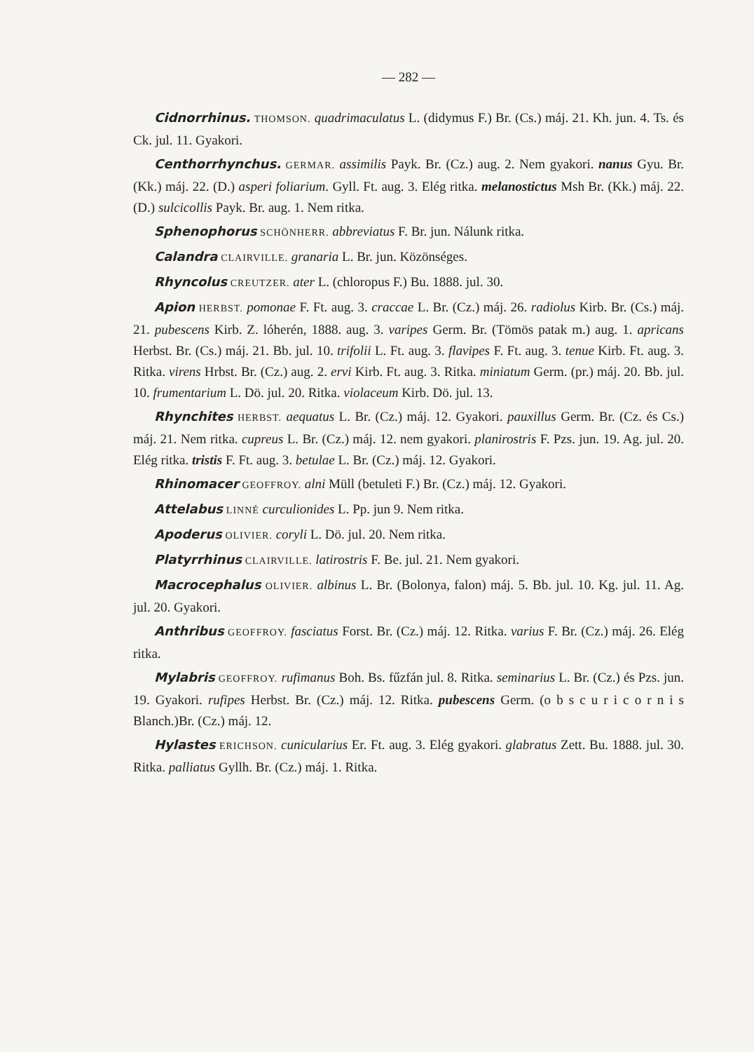— 282 —
Cidnorrhinus. THOMSON. quadrimaculatus L. (didymus F.) Br. (Cs.) máj. 21. Kh. jun. 4. Ts. és Ck. jul. 11. Gyakori.
Centhorrhynchus. GERMAR. assimilis Payk. Br. (Cz.) aug. 2. Nem gyakori. nanus Gyu. Br. (Kk.) máj. 22. (D.) asperi foliarium. Gyll. Ft. aug. 3. Elég ritka. melanostictus Msh Br. (Kk.) máj. 22. (D.) sulcicollis Payk. Br. aug. 1. Nem ritka.
Sphenophorus SCHÖNHERR. abbreviatus F. Br. jun. Nálunk ritka.
Calandra CLAIRVILLE. granaria L. Br. jun. Közönséges.
Rhyncolus CREUTZER. ater L. (chloropus F.) Bu. 1888. jul. 30.
Apion HERBST. pomonae F. Ft. aug. 3. craccae L. Br. (Cz.) máj. 26. radiolus Kirb. Br. (Cs.) máj. 21. pubescens Kirb. Z. lóherén, 1888. aug. 3. varipes Germ. Br. (Tömös patak m.) aug. 1. apricans Herbst. Br. (Cs.) máj. 21. Bb. jul. 10. trifolii L. Ft. aug. 3. flavipes F. Ft. aug. 3. tenue Kirb. Ft. aug. 3. Ritka. virens Hrbst. Br. (Cz.) aug. 2. ervi Kirb. Ft. aug. 3. Ritka. miniatum Germ. (pr.) máj. 20. Bb. jul. 10. frumentarium L. Dö. jul. 20. Ritka. violaceum Kirb. Dö. jul. 13.
Rhynchites HERBST. aequatus L. Br. (Cz.) máj. 12. Gyakori. pauxillus Germ. Br. (Cz. és Cs.) máj. 21. Nem ritka. cupreus L. Br. (Cz.) máj. 12. nem gyakori. planirostris F. Pzs. jun. 19. Ag. jul. 20. Elég ritka. tristis F. Ft. aug. 3. betulae L. Br. (Cz.) máj. 12. Gyakori.
Rhinomacer GEOFFROY. alni Müll (betuleti F.) Br. (Cz.) máj. 12. Gyakori.
Attelabus LINNÉ curculionides L. Pp. jun 9. Nem ritka.
Apoderus OLIVIER. coryli L. Dö. jul. 20. Nem ritka.
Platyrrhinus CLAIRVILLE. latirostris F. Be. jul. 21. Nem gyakori.
Macrocephalus OLIVIER. albinus L. Br. (Bolonya, falon) máj. 5. Bb. jul. 10. Kg. jul. 11. Ag. jul. 20. Gyakori.
Anthribus GEOFFROY. fasciatus Forst. Br. (Cz.) máj. 12. Ritka. varius F. Br. (Cz.) máj. 26. Elég ritka.
Mylabris GEOFFROY. rufimanus Boh. Bs. fűzfán jul. 8. Ritka. seminarius L. Br. (Cz.) és Pzs. jun. 19. Gyakori. rufipes Herbst. Br. (Cz.) máj. 12. Ritka. pubescens Germ. (o b s c u r i c o r n i s Blanch.)Br. (Cz.) máj. 12.
Hylastes ERICHSON. cunicularius Er. Ft. aug. 3. Elég gyakori. glabratus Zett. Bu. 1888. jul. 30. Ritka. palliatus Gyllh. Br. (Cz.) máj. 1. Ritka.